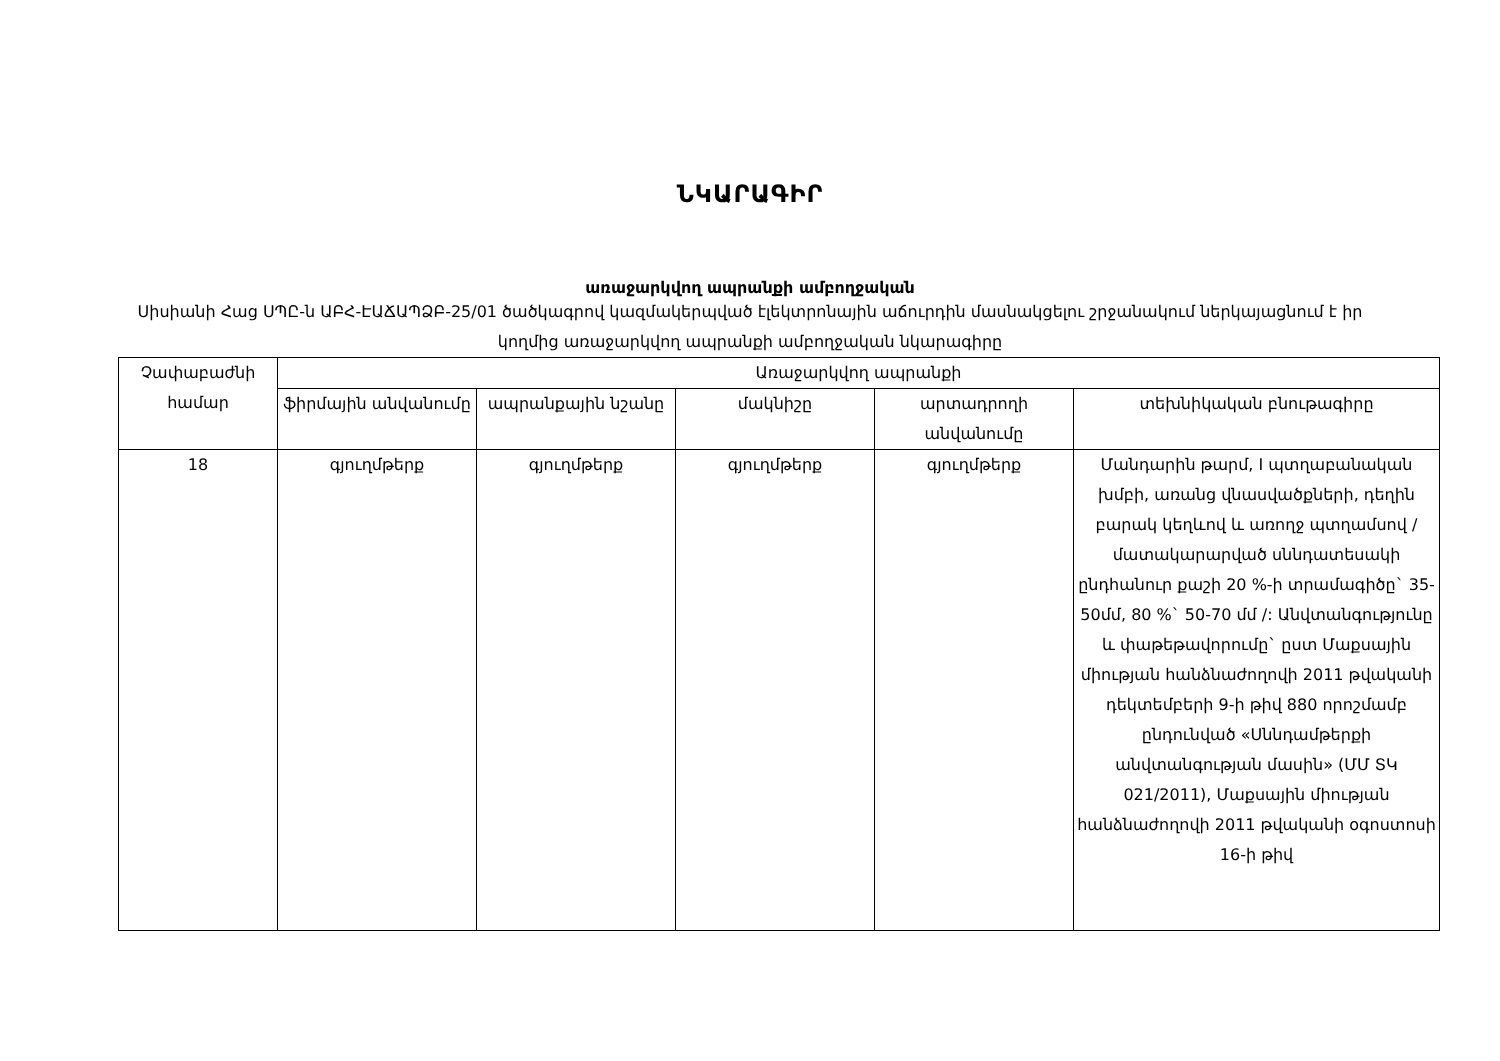ՆԿԱՐԱԳԻՐ
առաջարկվող ապրանքի ամբողջական
Սիսիանի Հաց ՍՊԸ-ն ԱԲՀ-ԷԱՃԱՊՁԲ-25/01 ծածկագրով կազմակերպված էլեկտրոնային աճուրդին մասնակցելու շրջանակում ներկայացնում է իր կողմից առաջարկվող ապրանքի ամբողջական նկարագիրը
| Չափաբաժնի համար | Առաջարկվող ապրանքի | | | | |
| --- | --- | --- | --- | --- | --- |
| | ֆիրմային անվանումը | ապրանքային նշանը | մակնիշը | արտադրողի անվանումը | տեխնիկական բնութագիրը |
| 18 | գյուղմթերք | գյուղմթերք | գյուղմթերք | գյուղմթերք | Մանդարին թարմ, I պտղաբանական խմբի, առանց վնասվածքների, դեղին բարակ կեղևով և առողջ պտղամսով / մատակարարված սննդատեսակի ընդհանուր քաշի 20 %-ի տրամագիծը` 35-50մմ, 80 %` 50-70 մմ /: Անվտանգությունը և փաթեթավորումը` ըստ Մաքսային միության հանձնաժողովի 2011 թվականի դեկտեմբերի 9-ի թիվ 880 որոշմամբ ընդունված «Սննդամթերքի անվտանգության մասին» (ՄՄ ՏԿ 021/2011), Մաքսային միության հանձնաժողովի 2011 թվականի օգոստոսի 16-ի թիվ |